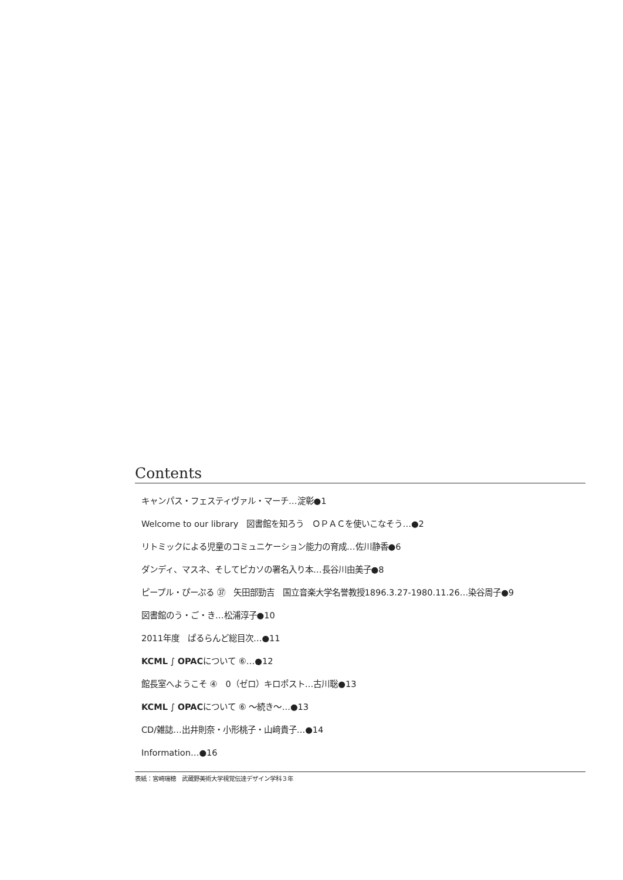Contents
キャンパス・フェスティヴァル・マーチ…淀彰●1
Welcome to our library　図書館を知ろう　ＯＰＡＣを使いこなそう…●2
リトミックによる児童のコミュニケーション能力の育成…佐川静香●6
ダンディ、マスネ、そしてピカソの署名入り本…長谷川由美子●8
ピープル・ぴーぷる ㊲　矢田部勁吉　国立音楽大学名誉教授1896.3.27-1980.11.26…染谷周子●9
図書館のう・ご・き…松浦淳子●10
2011年度　ぱるらんど総目次…●11
KCML ∫ OPACについて ⑥…●12
館長室へようこそ ④　0（ゼロ）キロポスト…古川聡●13
KCML ∫ OPACについて ⑥ ～続き～…●13
CD/雑誌…出井則奈・小形桃子・山﨑貴子…●14
Information…●16
表紙：宮崎瑞穂　武蔵野美術大学視覚伝達デザイン学科３年